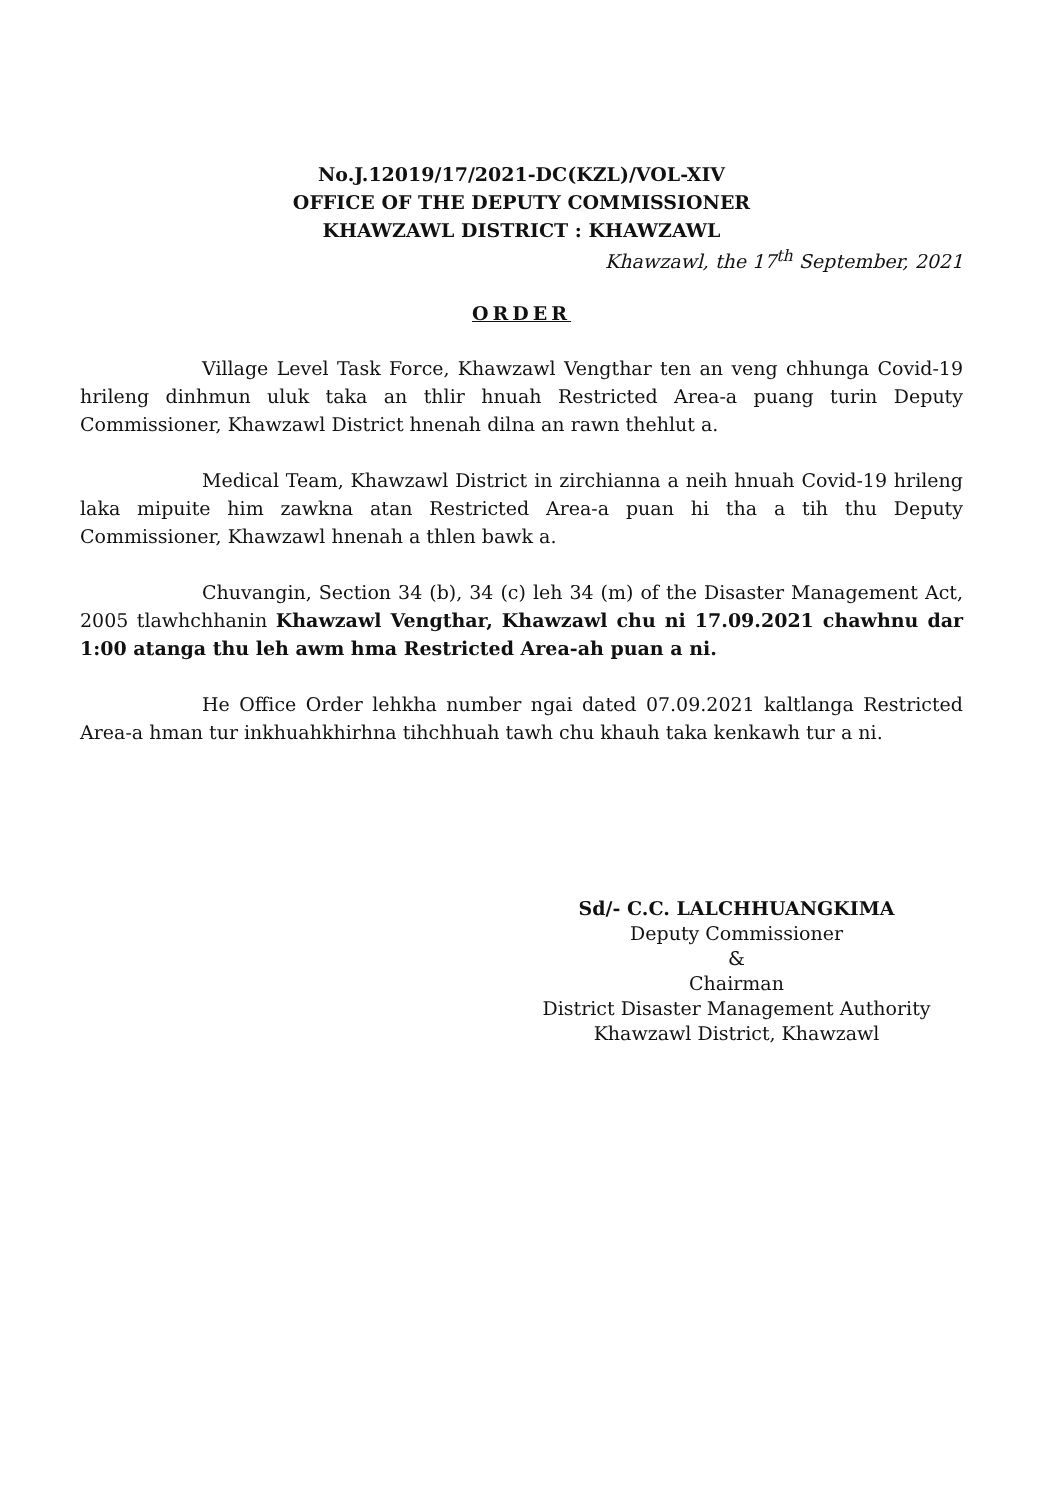No.J.12019/17/2021-DC(KZL)/VOL-XIV
OFFICE OF THE DEPUTY COMMISSIONER
KHAWZAWL DISTRICT : KHAWZAWL
Khawzawl, the 17<sup>th</sup> September, 2021
ORDER
Village Level Task Force, Khawzawl Vengthar ten an veng chhunga Covid-19 hrileng dinhmun uluk taka an thlir hnuah Restricted Area-a puang turin Deputy Commissioner, Khawzawl District hnenah dilna an rawn thehlut a.
Medical Team, Khawzawl District in zirchianna a neih hnuah Covid-19 hrileng laka mipuite him zawkna atan Restricted Area-a puan hi tha a tih thu Deputy Commissioner, Khawzawl hnenah a thlen bawk a.
Chuvangin, Section 34 (b), 34 (c) leh 34 (m) of the Disaster Management Act, 2005 tlawhchhanin Khawzawl Vengthar, Khawzawl chu ni 17.09.2021 chawhnu dar 1:00 atanga thu leh awm hma Restricted Area-ah puan a ni.
He Office Order lehkha number ngai dated 07.09.2021 kaltlanga Restricted Area-a hman tur inkhuahkhirhna tihchhuah tawh chu khauh taka kenkawh tur a ni.
Sd/- C.C. LALCHHUANGKIMA
Deputy Commissioner
&
Chairman
District Disaster Management Authority
Khawzawl District, Khawzawl